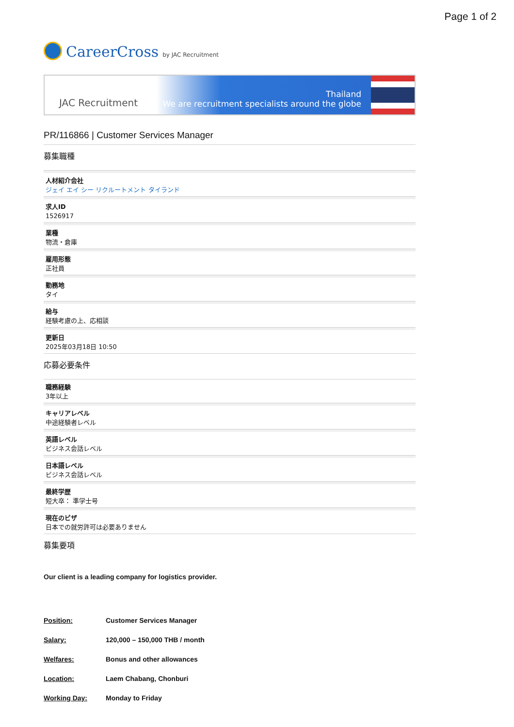Page 1 of 2
CareerCross by JAC Recruitment
JAC Recruitment
Thailand
We are recruitment specialists around the globe
PR/116866 | Customer Services Manager
募集職種
人材紹介会社
ジェイ エイ シー リクルートメント タイランド
求人ID
1526917
業種
物流・倉庫
雇用形態
正社員
勤務地
タイ
給与
経験考慮の上、応相談
更新日
2025年03月18日 10:50
応募必要条件
職務経験
3年以上
キャリアレベル
中途経験者レベル
英語レベル
ビジネス会話レベル
日本語レベル
ビジネス会話レベル
最終学歴
短大卒： 準学士号
現在のビザ
日本での就労許可は必要ありません
募集要項
Our client is a leading company for logistics provider.
Position: Customer Services Manager
Salary: 120,000 – 150,000 THB / month
Welfares: Bonus and other allowances
Location: Laem Chabang, Chonburi
Working Day: Monday to Friday